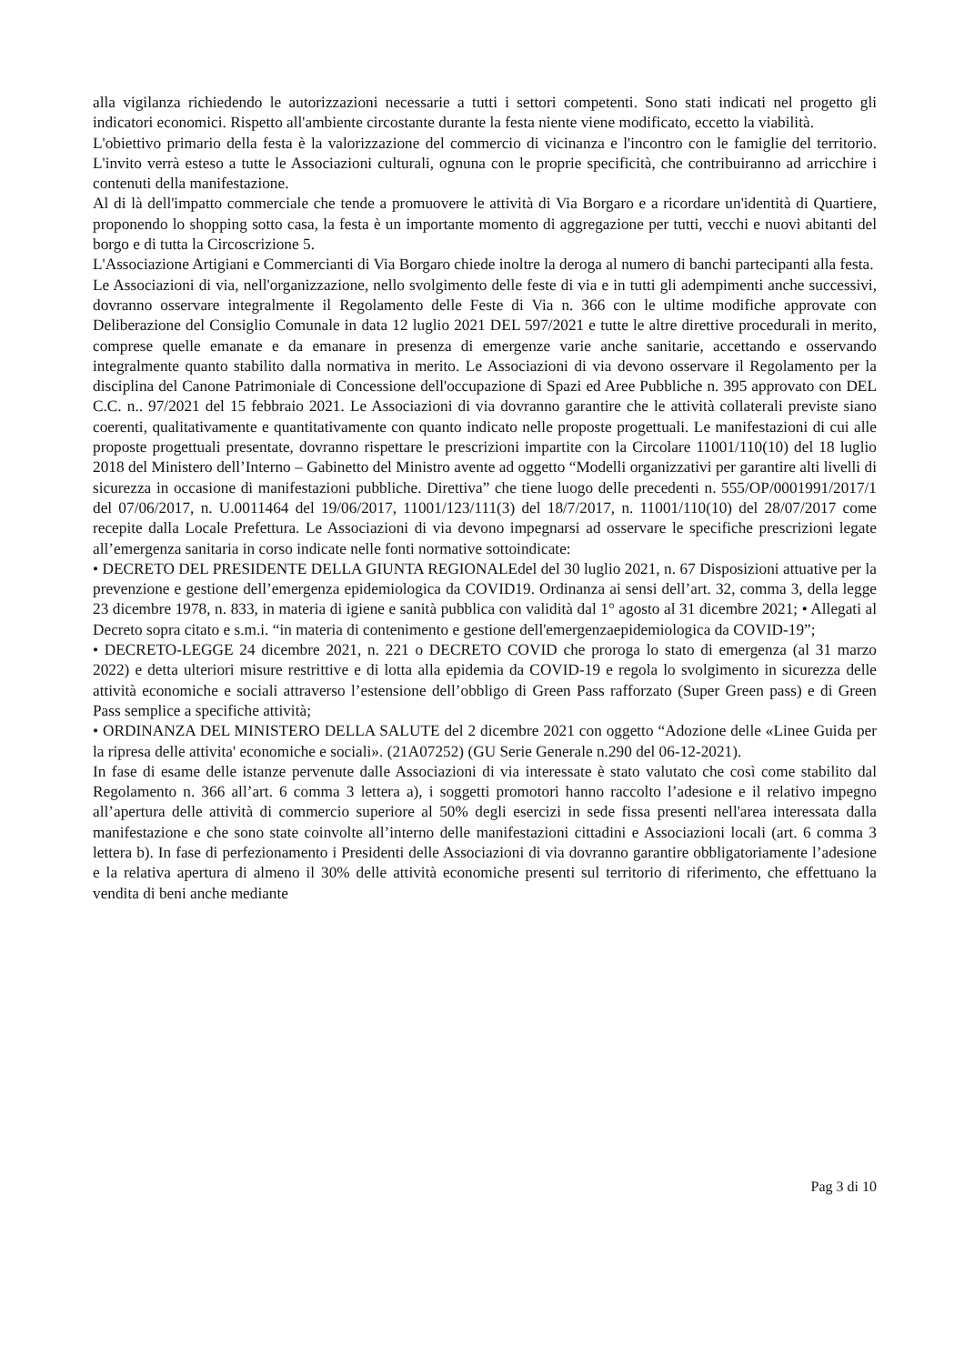alla vigilanza richiedendo le autorizzazioni necessarie a tutti i settori competenti. Sono stati indicati nel progetto gli indicatori economici. Rispetto all'ambiente circostante durante la festa niente viene modificato, eccetto la viabilità.
L'obiettivo primario della festa è la valorizzazione del commercio di vicinanza e l'incontro con le famiglie del territorio. L'invito verrà esteso a tutte le Associazioni culturali, ognuna con le proprie specificità, che contribuiranno ad arricchire i contenuti della manifestazione.
Al di là dell'impatto commerciale che tende a promuovere le attività di Via Borgaro e a ricordare un'identità di Quartiere, proponendo lo shopping sotto casa, la festa è un importante momento di aggregazione per tutti, vecchi e nuovi abitanti del borgo e di tutta la Circoscrizione 5.
L'Associazione Artigiani e Commercianti di Via Borgaro chiede inoltre la deroga al numero di banchi partecipanti alla festa.
Le Associazioni di via, nell'organizzazione, nello svolgimento delle feste di via e in tutti gli adempimenti anche successivi, dovranno osservare integralmente il Regolamento delle Feste di Via n. 366 con le ultime modifiche approvate con Deliberazione del Consiglio Comunale in data 12 luglio 2021 DEL 597/2021 e tutte le altre direttive procedurali in merito, comprese quelle emanate e da emanare in presenza di emergenze varie anche sanitarie, accettando e osservando integralmente quanto stabilito dalla normativa in merito. Le Associazioni di via devono osservare il Regolamento per la disciplina del Canone Patrimoniale di Concessione dell'occupazione di Spazi ed Aree Pubbliche n. 395 approvato con DEL C.C. n.. 97/2021 del 15 febbraio 2021. Le Associazioni di via dovranno garantire che le attività collaterali previste siano coerenti, qualitativamente e quantitativamente con quanto indicato nelle proposte progettuali. Le manifestazioni di cui alle proposte progettuali presentate, dovranno rispettare le prescrizioni impartite con la Circolare 11001/110(10) del 18 luglio 2018 del Ministero dell’Interno – Gabinetto del Ministro avente ad oggetto “Modelli organizzativi per garantire alti livelli di sicurezza in occasione di manifestazioni pubbliche. Direttiva” che tiene luogo delle precedenti n. 555/OP/0001991/2017/1 del 07/06/2017, n. U.0011464 del 19/06/2017, 11001/123/111(3) del 18/7/2017, n. 11001/110(10) del 28/07/2017 come recepite dalla Locale Prefettura. Le Associazioni di via devono impegnarsi ad osservare le specifiche prescrizioni legate all’emergenza sanitaria in corso indicate nelle fonti normative sottoindicate:
• DECRETO DEL PRESIDENTE DELLA GIUNTA REGIONALEdel del 30 luglio 2021, n. 67 Disposizioni attuative per la prevenzione e gestione dell’emergenza epidemiologica da COVID19. Ordinanza ai sensi dell’art. 32, comma 3, della legge 23 dicembre 1978, n. 833, in materia di igiene e sanità pubblica con validità dal 1° agosto al 31 dicembre 2021; • Allegati al Decreto sopra citato e s.m.i. “in materia di contenimento e gestione dell'emergenzaepidemiologica da COVID-19”;
• DECRETO-LEGGE 24 dicembre 2021, n. 221 o DECRETO COVID che proroga lo stato di emergenza (al 31 marzo 2022) e detta ulteriori misure restrittive e di lotta alla epidemia da COVID-19 e regola lo svolgimento in sicurezza delle attività economiche e sociali attraverso l’estensione dell’obbligo di Green Pass rafforzato (Super Green pass) e di Green Pass semplice a specifiche attività;
• ORDINANZA DEL MINISTERO DELLA SALUTE del 2 dicembre 2021 con oggetto “Adozione delle «Linee Guida per la ripresa delle attivita' economiche e sociali». (21A07252) (GU Serie Generale n.290 del 06-12-2021).
In fase di esame delle istanze pervenute dalle Associazioni di via interessate è stato valutato che così come stabilito dal Regolamento n. 366 all’art. 6 comma 3 lettera a), i soggetti promotori hanno raccolto l’adesione e il relativo impegno all’apertura delle attività di commercio superiore al 50% degli esercizi in sede fissa presenti nell'area interessata dalla manifestazione e che sono state coinvolte all’interno delle manifestazioni cittadini e Associazioni locali (art. 6 comma 3 lettera b). In fase di perfezionamento i Presidenti delle Associazioni di via dovranno garantire obbligatoriamente l’adesione e la relativa apertura di almeno il 30% delle attività economiche presenti sul territorio di riferimento, che effettuano la vendita di beni anche mediante
Pag 3 di 10